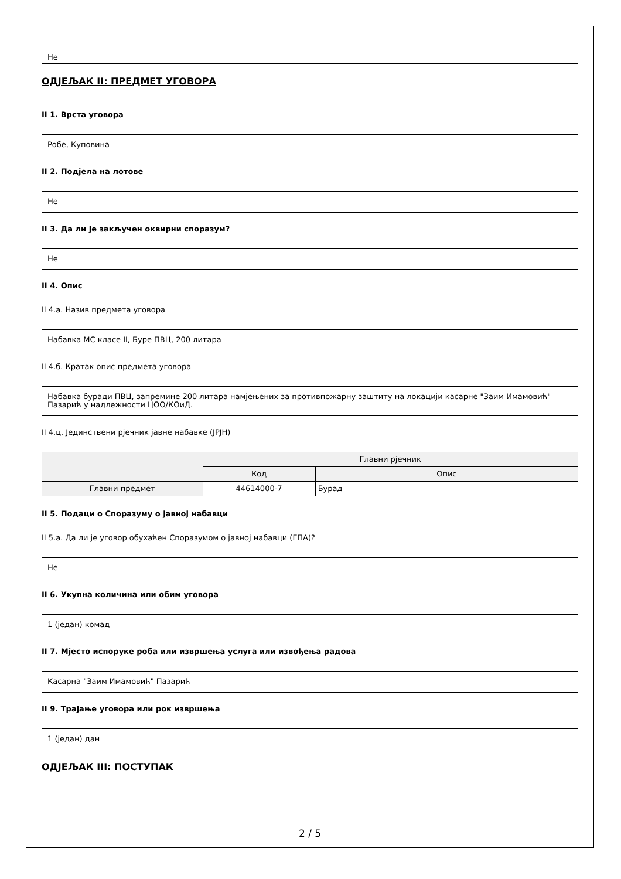Не
ОДЈЕЉАК II: ПРЕДМЕТ УГОВОРА
II 1. Врста уговора
Робе, Куповина
II 2. Подјела на лотове
Не
II 3. Да ли је закључен оквирни споразум?
Не
II 4. Опис
II 4.а. Назив предмета уговора
Набавка МС класе II, Буре ПВЦ, 200 литара
II 4.б. Кратак опис предмета уговора
Набавка буради ПВЦ, запремине 200 литара намјењених за противпожарну заштиту на локацији касарне "Заим Имамовић" Пазарић у надлежности ЦОО/КОиД.
II 4.ц. Јединствени рјечник јавне набавке (ЈРЈН)
| | Главни рјечник | |
| --- | --- | --- |
| | Код | Опис |
| Главни предмет | 44614000-7 | Бурад |
II 5. Подаци о Споразуму о јавној набавци
II 5.а. Да ли је уговор обухаћен Споразумом о јавној набавци (ГПА)?
Не
II 6. Укупна количина или обим уговора
1 (један) комад
II 7. Мјесто испоруке роба или извршења услуга или извођења радова
Касарна "Заим Имамовић" Пазарић
II 9. Трајање уговора или рок извршења
1 (један) дан
ОДЈЕЉАК III: ПОСТУПАК
2 / 5